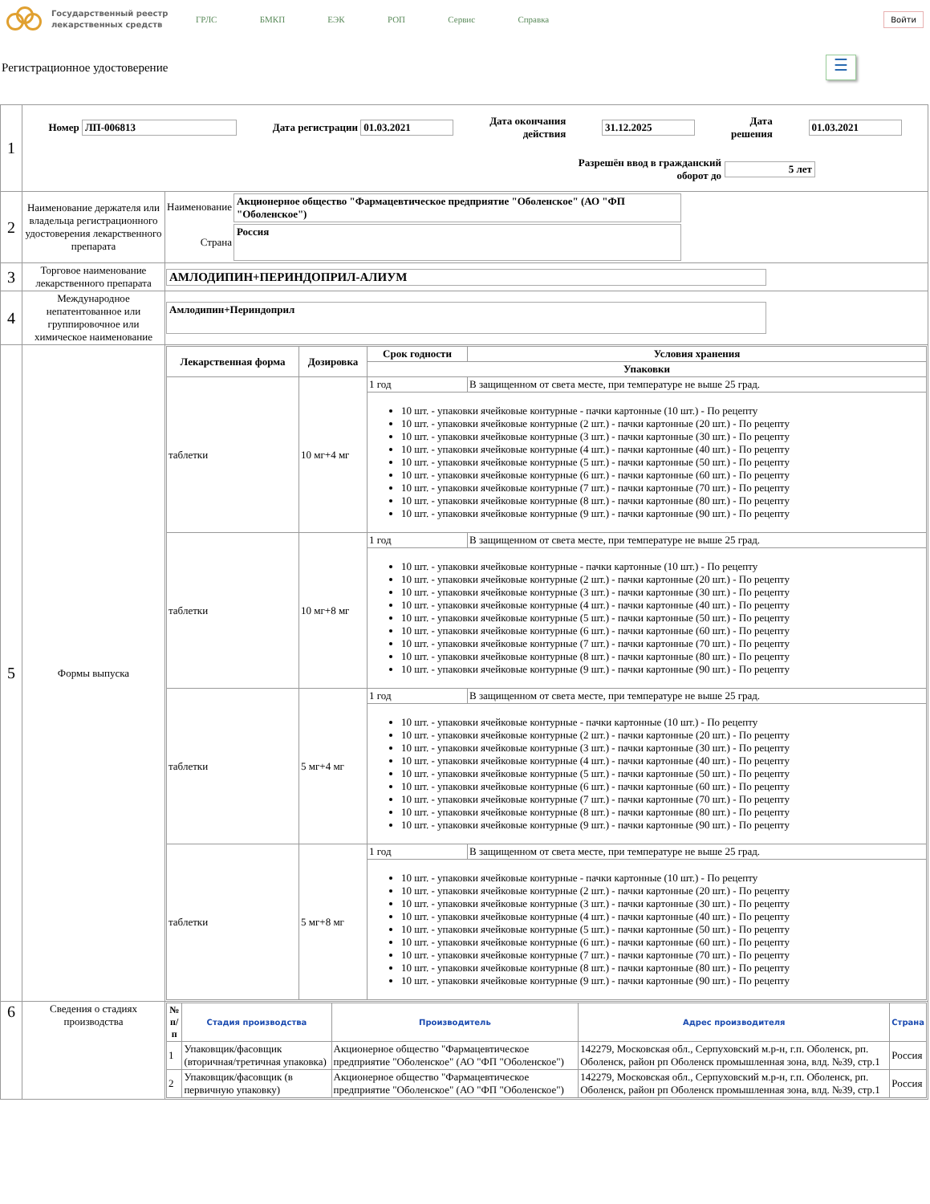Государственный реестр лекарственных средств
ГРЛС БМКП ЕЭК РОП Сервис Справка
Войти
Регистрационное удостоверение
☰
| 1 | Номер ЛП-006813 Дата регистрации 01.03.2021 Дата окончания действия 31.12.2025 Дата решения 01.03.2021 Разрешён ввод в гражданский оборот до 5 лет | |
| 2 | Наименование держателя или владельца регистрационного удостоверения лекарственного препарата | / Наименование / Акционерное общество "Фармацевтическое предприятие "Оболенское" (АО "ФП "Оболенское") / / Страна / Россия / |
| 3 | Торговое наименование лекарственного препарата | АМЛОДИПИН+ПЕРИНДОПРИЛ-АЛИУМ |
| 4 | Международное непатентованное или группировочное или химическое наименование | Амлодипин+Периндоприл |
| 5 | Формы выпуска | / Лекарственная форма / Дозировка / Срок годности / Условия хранения / / --- / --- / --- / --- / / / / Упаковки / / / таблетки / 10 мг+4 мг / 1 год / В защищенном от света месте, при температуре не выше 25 град. / / / / 10 шт. - упаковки ячейковые контурные - пачки картонные (10 шт.) - По рецепту 10 шт. - упаковки ячейковые контурные (2 шт.) - пачки картонные (20 шт.) - По рецепту 10 шт. - упаковки ячейковые контурные (3 шт.) - пачки картонные (30 шт.) - По рецепту 10 шт. - упаковки ячейковые контурные (4 шт.) - пачки картонные (40 шт.) - По рецепту 10 шт. - упаковки ячейковые контурные (5 шт.) - пачки картонные (50 шт.) - По рецепту 10 шт. - упаковки ячейковые контурные (6 шт.) - пачки картонные (60 шт.) - По рецепту 10 шт. - упаковки ячейковые контурные (7 шт.) - пачки картонные (70 шт.) - По рецепту 10 шт. - упаковки ячейковые контурные (8 шт.) - пачки картонные (80 шт.) - По рецепту 10 шт. - упаковки ячейковые контурные (9 шт.) - пачки картонные (90 шт.) - По рецепту / / / таблетки / 10 мг+8 мг / 1 год / В защищенном от света месте, при температуре не выше 25 град. / / / / 10 шт. - упаковки ячейковые контурные - пачки картонные (10 шт.) - По рецепту 10 шт. - упаковки ячейковые контурные (2 шт.) - пачки картонные (20 шт.) - По рецепту 10 шт. - упаковки ячейковые контурные (3 шт.) - пачки картонные (30 шт.) - По рецепту 10 шт. - упаковки ячейковые контурные (4 шт.) - пачки картонные (40 шт.) - По рецепту 10 шт. - упаковки ячейковые контурные (5 шт.) - пачки картонные (50 шт.) - По рецепту 10 шт. - упаковки ячейковые контурные (6 шт.) - пачки картонные (60 шт.) - По рецепту 10 шт. - упаковки ячейковые контурные (7 шт.) - пачки картонные (70 шт.) - По рецепту 10 шт. - упаковки ячейковые контурные (8 шт.) - пачки картонные (80 шт.) - По рецепту 10 шт. - упаковки ячейковые контурные (9 шт.) - пачки картонные (90 шт.) - По рецепту / / / таблетки / 5 мг+4 мг / 1 год / В защищенном от света месте, при температуре не выше 25 град. / / / / 10 шт. - упаковки ячейковые контурные - пачки картонные (10 шт.) - По рецепту 10 шт. - упаковки ячейковые контурные (2 шт.) - пачки картонные (20 шт.) - По рецепту 10 шт. - упаковки ячейковые контурные (3 шт.) - пачки картонные (30 шт.) - По рецепту 10 шт. - упаковки ячейковые контурные (4 шт.) - пачки картонные (40 шт.) - По рецепту 10 шт. - упаковки ячейковые контурные (5 шт.) - пачки картонные (50 шт.) - По рецепту 10 шт. - упаковки ячейковые контурные (6 шт.) - пачки картонные (60 шт.) - По рецепту 10 шт. - упаковки ячейковые контурные (7 шт.) - пачки картонные (70 шт.) - По рецепту 10 шт. - упаковки ячейковые контурные (8 шт.) - пачки картонные (80 шт.) - По рецепту 10 шт. - упаковки ячейковые контурные (9 шт.) - пачки картонные (90 шт.) - По рецепту / / / таблетки / 5 мг+8 мг / 1 год / В защищенном от света месте, при температуре не выше 25 град. / / / / 10 шт. - упаковки ячейковые контурные - пачки картонные (10 шт.) - По рецепту 10 шт. - упаковки ячейковые контурные (2 шт.) - пачки картонные (20 шт.) - По рецепту 10 шт. - упаковки ячейковые контурные (3 шт.) - пачки картонные (30 шт.) - По рецепту 10 шт. - упаковки ячейковые контурные (4 шт.) - пачки картонные (40 шт.) - По рецепту 10 шт. - упаковки ячейковые контурные (5 шт.) - пачки картонные (50 шт.) - По рецепту 10 шт. - упаковки ячейковые контурные (6 шт.) - пачки картонные (60 шт.) - По рецепту 10 шт. - упаковки ячейковые контурные (7 шт.) - пачки картонные (70 шт.) - По рецепту 10 шт. - упаковки ячейковые контурные (8 шт.) - пачки картонные (80 шт.) - По рецепту 10 шт. - упаковки ячейковые контурные (9 шт.) - пачки картонные (90 шт.) - По рецепту / / |
| 6 | Сведения о стадиях производства | / № п/п / Стадия производства / Производитель / Адрес производителя / Страна / / --- / --- / --- / --- / --- / / 1 / Упаковщик/фасовщик (вторичная/третичная упаковка) / Акционерное общество "Фармацевтическое предприятие "Оболенское" (АО "ФП "Оболенское") / 142279, Московская обл., Серпуховский м.р-н, г.п. Оболенск, рп. Оболенск, район рп Оболенск промышленная зона, влд. №39, стр.1 / Россия / / 2 / Упаковщик/фасовщик (в первичную упаковку) / Акционерное общество "Фармацевтическое предприятие "Оболенское" (АО "ФП "Оболенское") / 142279, Московская обл., Серпуховский м.р-н, г.п. Оболенск, рп. Оболенск, район рп Оболенск промышленная зона, влд. №39, стр.1 / Россия / |